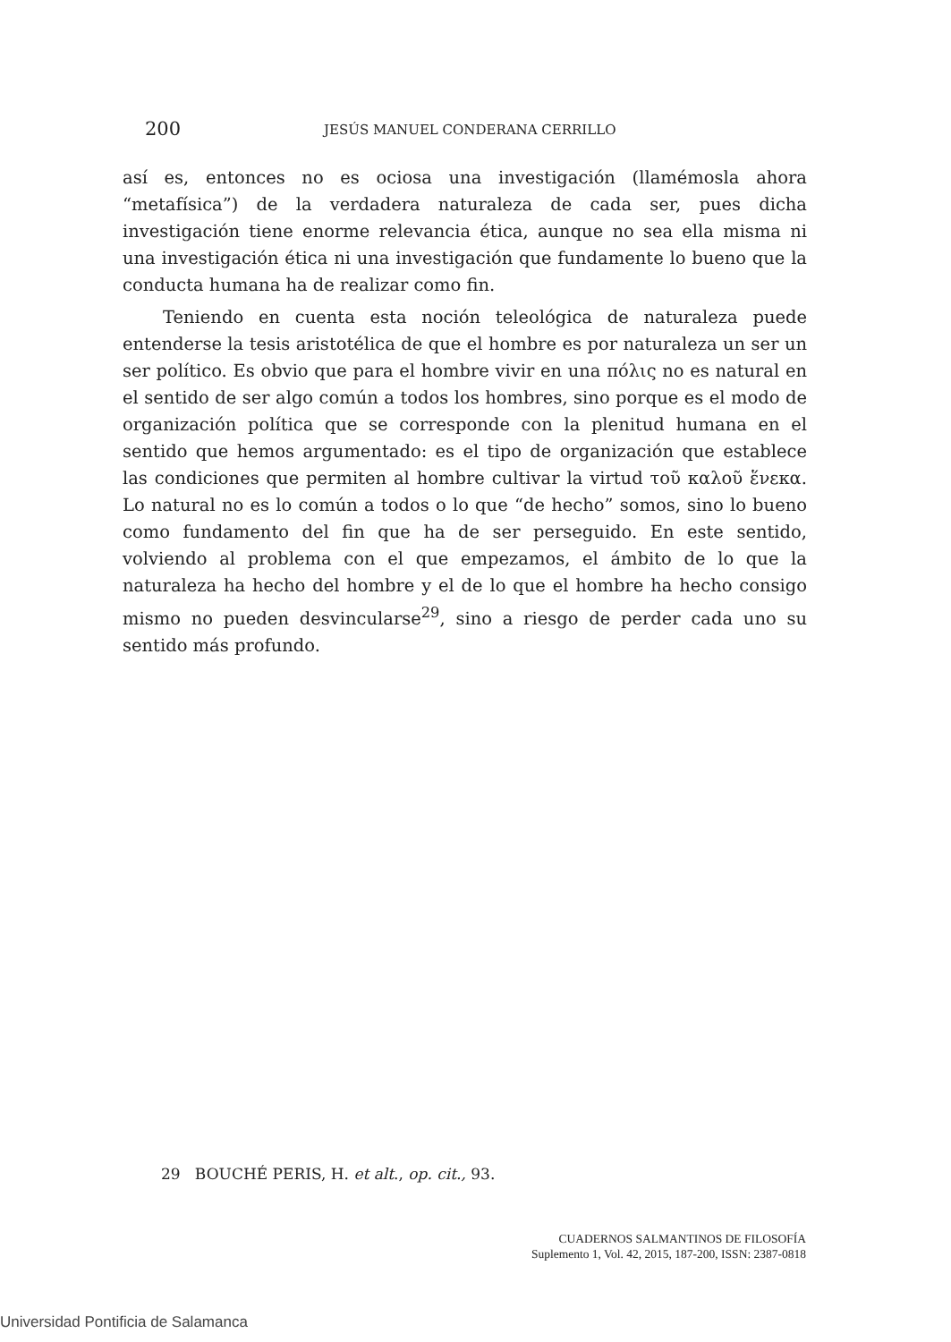200 JESÚS MANUEL CONDERANA CERRILLO
así es, entonces no es ociosa una investigación (llamémosla ahora “metafísica”) de la verdadera naturaleza de cada ser, pues dicha investigación tiene enorme relevancia ética, aunque no sea ella misma ni una investigación ética ni una investigación que fundamente lo bueno que la conducta humana ha de realizar como fin.
Teniendo en cuenta esta noción teleológica de naturaleza puede entenderse la tesis aristotélica de que el hombre es por naturaleza un ser un ser político. Es obvio que para el hombre vivir en una πόλις no es natural en el sentido de ser algo común a todos los hombres, sino porque es el modo de organización política que se corresponde con la plenitud humana en el sentido que hemos argumentado: es el tipo de organización que establece las condiciones que permiten al hombre cultivar la virtud τοῦ καλοῦ ἕνεκα. Lo natural no es lo común a todos o lo que “de hecho” somos, sino lo bueno como fundamento del fin que ha de ser perseguido. En este sentido, volviendo al problema con el que empezamos, el ámbito de lo que la naturaleza ha hecho del hombre y el de lo que el hombre ha hecho consigo mismo no pueden desvincularse<sup>29</sup>, sino a riesgo de perder cada uno su sentido más profundo.
29 BOUCHÉ PERIS, H. et alt., op. cit., 93.
CUADERNOS SALMANTINOS DE FILOSOFÍA
Suplemento 1, Vol. 42, 2015, 187-200, ISSN: 2387-0818
Universidad Pontificia de Salamanca